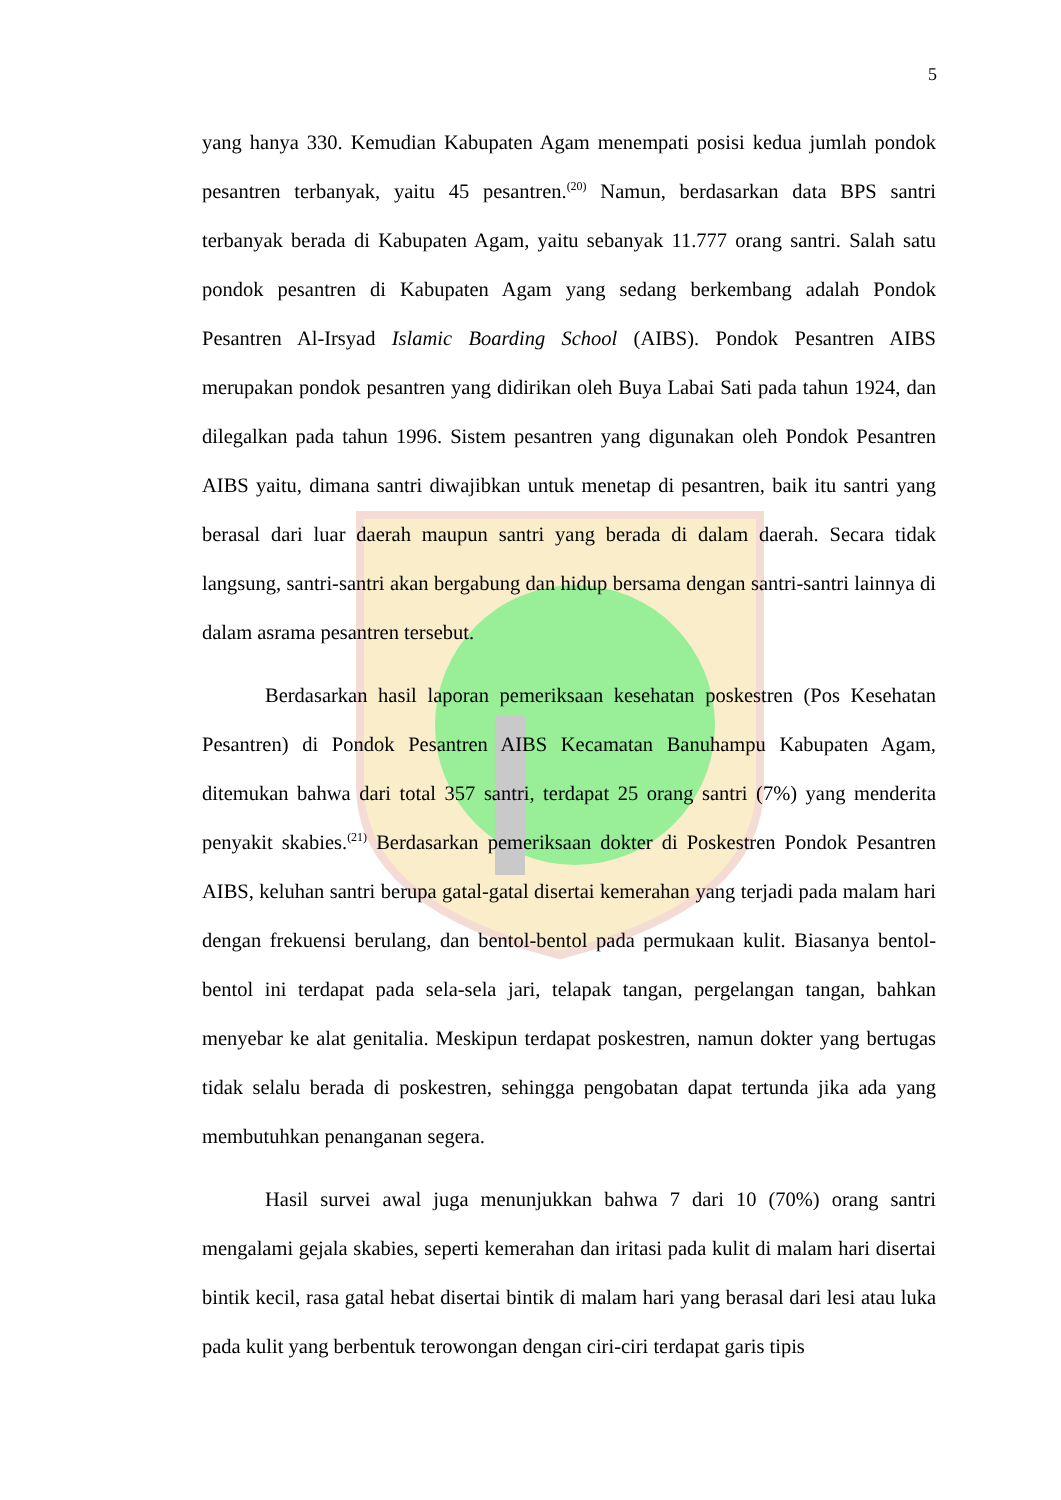5
yang hanya 330. Kemudian Kabupaten Agam menempati posisi kedua jumlah pondok pesantren terbanyak, yaitu 45 pesantren.<sup>(20)</sup> Namun, berdasarkan data BPS santri terbanyak berada di Kabupaten Agam, yaitu sebanyak 11.777 orang santri. Salah satu pondok pesantren di Kabupaten Agam yang sedang berkembang adalah Pondok Pesantren Al-Irsyad Islamic Boarding School (AIBS). Pondok Pesantren AIBS merupakan pondok pesantren yang didirikan oleh Buya Labai Sati pada tahun 1924, dan dilegalkan pada tahun 1996. Sistem pesantren yang digunakan oleh Pondok Pesantren AIBS yaitu, dimana santri diwajibkan untuk menetap di pesantren, baik itu santri yang berasal dari luar daerah maupun santri yang berada di dalam daerah. Secara tidak langsung, santri-santri akan bergabung dan hidup bersama dengan santri-santri lainnya di dalam asrama pesantren tersebut.
Berdasarkan hasil laporan pemeriksaan kesehatan poskestren (Pos Kesehatan Pesantren) di Pondok Pesantren AIBS Kecamatan Banuhampu Kabupaten Agam, ditemukan bahwa dari total 357 santri, terdapat 25 orang santri (7%) yang menderita penyakit skabies.<sup>(21)</sup> Berdasarkan pemeriksaan dokter di Poskestren Pondok Pesantren AIBS, keluhan santri berupa gatal-gatal disertai kemerahan yang terjadi pada malam hari dengan frekuensi berulang, dan bentol-bentol pada permukaan kulit. Biasanya bentol-bentol ini terdapat pada sela-sela jari, telapak tangan, pergelangan tangan, bahkan menyebar ke alat genitalia. Meskipun terdapat poskestren, namun dokter yang bertugas tidak selalu berada di poskestren, sehingga pengobatan dapat tertunda jika ada yang membutuhkan penanganan segera.
Hasil survei awal juga menunjukkan bahwa 7 dari 10 (70%) orang santri mengalami gejala skabies, seperti kemerahan dan iritasi pada kulit di malam hari disertai bintik kecil, rasa gatal hebat disertai bintik di malam hari yang berasal dari lesi atau luka pada kulit yang berbentuk terowongan dengan ciri-ciri terdapat garis tipis